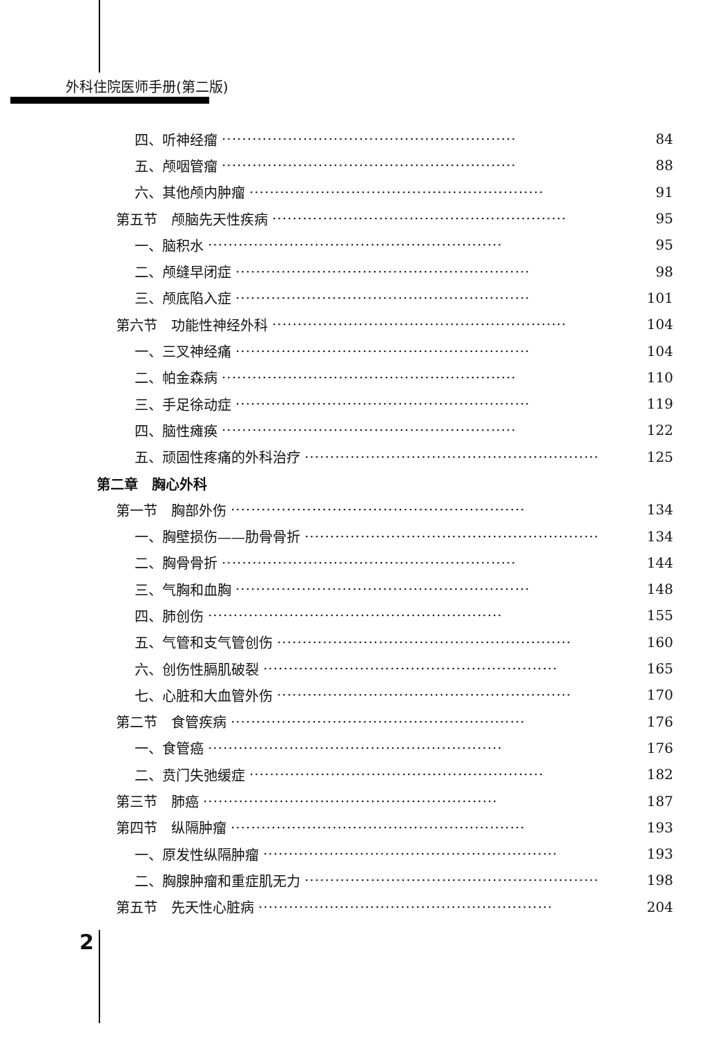外科住院医师手册(第二版)
四、听神经瘤 ·························································· 84
五、颅咽管瘤 ·························································· 88
六、其他颅内肿瘤 ·························································· 91
第五节　颅脑先天性疾病 ·························································· 95
一、脑积水 ·························································· 95
二、颅缝早闭症 ·························································· 98
三、颅底陷入症 ·························································· 101
第六节　功能性神经外科 ·························································· 104
一、三叉神经痛 ·························································· 104
二、帕金森病 ·························································· 110
三、手足徐动症 ·························································· 119
四、脑性瘫痪 ·························································· 122
五、顽固性疼痛的外科治疗 ·························································· 125
第二章　胸心外科
第一节　胸部外伤 ·························································· 134
一、胸壁损伤——肋骨骨折 ·························································· 134
二、胸骨骨折 ·························································· 144
三、气胸和血胸 ·························································· 148
四、肺创伤 ·························································· 155
五、气管和支气管创伤 ·························································· 160
六、创伤性膈肌破裂 ·························································· 165
七、心脏和大血管外伤 ·························································· 170
第二节　食管疾病 ·························································· 176
一、食管癌 ·························································· 176
二、贲门失弛缓症 ·························································· 182
第三节　肺癌 ·························································· 187
第四节　纵隔肿瘤 ·························································· 193
一、原发性纵隔肿瘤 ·························································· 193
二、胸腺肿瘤和重症肌无力 ·························································· 198
第五节　先天性心脏病 ·························································· 204
2